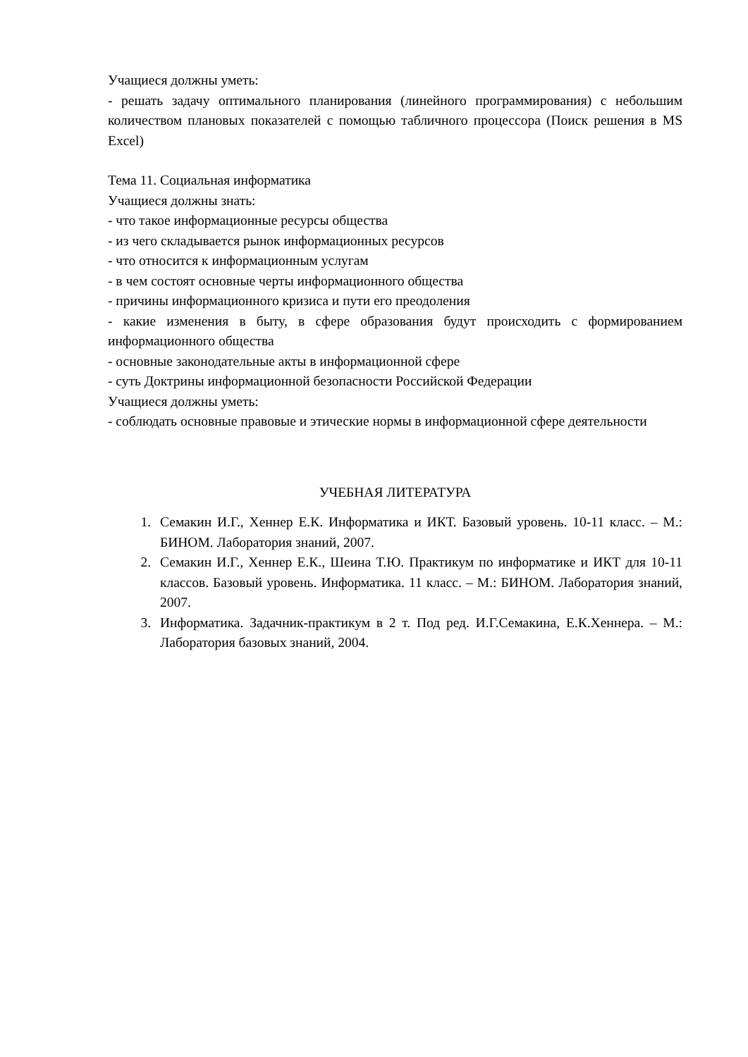Учащиеся должны уметь:
- решать задачу оптимального планирования (линейного программирования) с небольшим количеством плановых показателей с помощью табличного процессора (Поиск решения в MS Excel)
Тема 11. Социальная информатика
Учащиеся должны знать:
- что такое информационные ресурсы общества
- из чего складывается рынок информационных ресурсов
- что относится к информационным услугам
- в чем состоят основные черты информационного общества
- причины информационного кризиса и пути его преодоления
- какие изменения в быту, в сфере образования будут происходить с формированием информационного общества
- основные законодательные акты в информационной сфере
- суть Доктрины информационной безопасности Российской Федерации
Учащиеся должны уметь:
- соблюдать основные правовые и этические нормы в информационной сфере деятельности
УЧЕБНАЯ ЛИТЕРАТУРА
1. Семакин И.Г., Хеннер Е.К. Информатика и ИКТ. Базовый уровень. 10-11 класс. – М.: БИНОМ. Лаборатория знаний, 2007.
2. Семакин И.Г., Хеннер Е.К., Шеина Т.Ю. Практикум по информатике и ИКТ для 10-11 классов. Базовый уровень. Информатика. 11 класс. – М.: БИНОМ. Лаборатория знаний, 2007.
3. Информатика. Задачник-практикум в 2 т. Под ред. И.Г.Семакина, Е.К.Хеннера. – М.: Лаборатория базовых знаний, 2004.